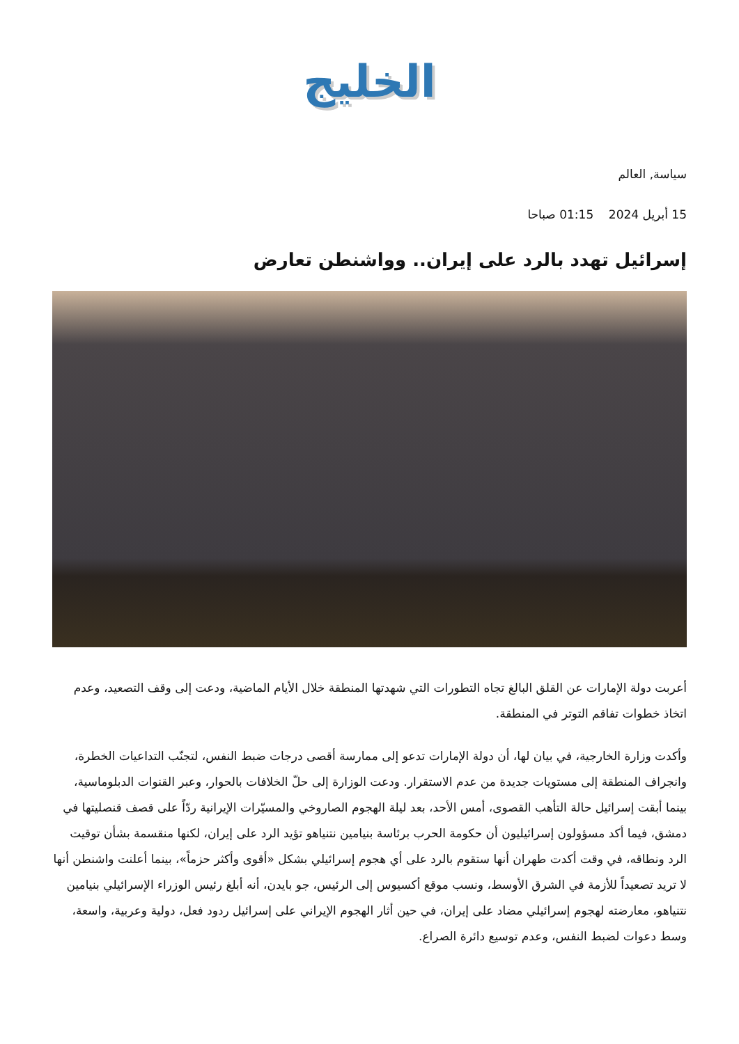الخليج
سياسة, العالم
15 أبريل 2024 01:15 صباحا
إسرائيل تهدد بالرد على إيران.. وواشنطن تعارض
أعربت دولة الإمارات عن القلق البالغ تجاه التطورات التي شهدتها المنطقة خلال الأيام الماضية، ودعت إلى وقف التصعيد، وعدم اتخاذ خطوات تفاقم التوتر في المنطقة.
وأكدت وزارة الخارجية، في بيان لها، أن دولة الإمارات تدعو إلى ممارسة أقصى درجات ضبط النفس، لتجنّب التداعيات الخطرة، وانجراف المنطقة إلى مستويات جديدة من عدم الاستقرار. ودعت الوزارة إلى حلّ الخلافات بالحوار، وعبر القنوات الدبلوماسية، بينما أبقت إسرائيل حالة التأهب القصوى، أمس الأحد، بعد ليلة الهجوم الصاروخي والمسيّرات الإيرانية ردّاً على قصف قنصليتها في دمشق، فيما أكد مسؤولون إسرائيليون أن حكومة الحرب برئاسة بنيامين نتنياهو تؤيد الرد على إيران، لكنها منقسمة بشأن توقيت الرد ونطاقه، في وقت أكدت طهران أنها ستقوم بالرد على أي هجوم إسرائيلي بشكل «أقوى وأكثر حزماً»، بينما أعلنت واشنطن أنها لا تريد تصعيداً للأزمة في الشرق الأوسط، ونسب موقع أكسيوس إلى الرئيس، جو بايدن، أنه أبلغ رئيس الوزراء الإسرائيلي بنيامين نتنياهو، معارضته لهجوم إسرائيلي مضاد على إيران، في حين أثار الهجوم الإيراني على إسرائيل ردود فعل، دولية وعربية، واسعة، وسط دعوات لضبط النفس، وعدم توسيع دائرة الصراع.